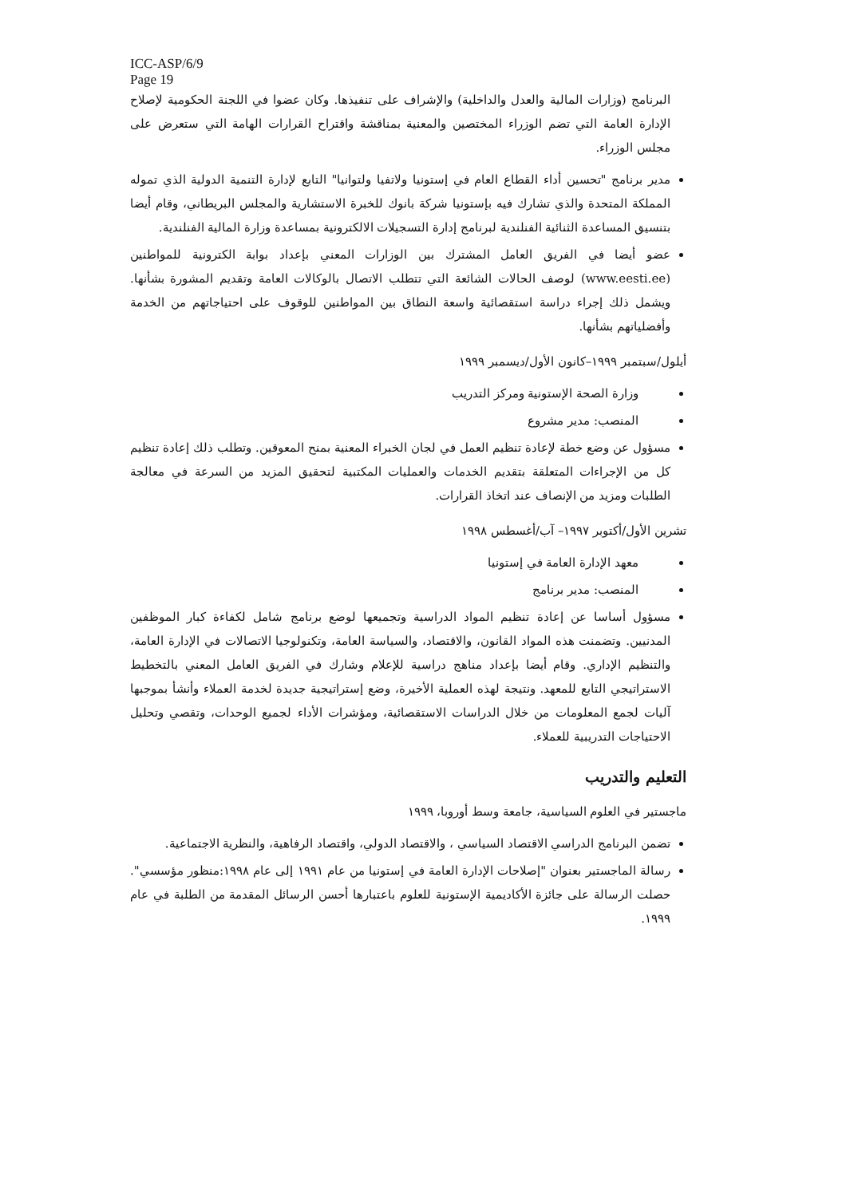ICC-ASP/6/9
Page 19
البرنامج (وزارات المالية والعدل والداخلية) والإشراف على تنفيذها. وكان عضوا في اللجنة الحكومية لإصلاح الإدارة العامة التي تضم الوزراء المختصين والمعنية بمناقشة واقتراح القرارات الهامة التي ستعرض على مجلس الوزراء.
مدير برنامج "تحسين أداء القطاع العام في إستونيا ولاتفيا ولتوانيا" التابع لإدارة التنمية الدولية الذي تموله المملكة المتحدة والذي تشارك فيه بإستونيا شركة بانوك للخبرة الاستشارية والمجلس البريطاني، وقام أيضا بتنسيق المساعدة الثنائية الفنلندية لبرنامج إدارة التسجيلات الالكترونية بمساعدة وزارة المالية الفنلندية.
عضو أيضا في الفريق العامل المشترك بين الوزارات المعني بإعداد بوابة الكترونية للمواطنين (www.eesti.ee) لوصف الحالات الشائعة التي تتطلب الاتصال بالوكالات العامة وتقديم المشورة بشأنها. ويشمل ذلك إجراء دراسة استقصائية واسعة النطاق بين المواطنين للوقوف على احتياجاتهم من الخدمة وأفضلياتهم بشأنها.
أيلول/سبتمبر ١٩٩٩–كانون الأول/ديسمبر ١٩٩٩
وزارة الصحة الإستونية ومركز التدريب
المنصب: مدير مشروع
مسؤول عن وضع خطة لإعادة تنظيم العمل في لجان الخبراء المعنية بمنح المعوقين. وتطلب ذلك إعادة تنظيم كل من الإجراءات المتعلقة بتقديم الخدمات والعمليات المكتبية لتحقيق المزيد من السرعة في معالجة الطلبات ومزيد من الإنصاف عند اتخاذ القرارات.
تشرين الأول/أكتوبر ١٩٩٧– آب/أغسطس ١٩٩٨
معهد الإدارة العامة في إستونيا
المنصب: مدير برنامج
مسؤول أساسا عن إعادة تنظيم المواد الدراسية وتجميعها لوضع برنامج شامل لكفاءة كبار الموظفين المدنيين. وتضمنت هذه المواد القانون، والاقتصاد، والسياسة العامة، وتكنولوجيا الاتصالات في الإدارة العامة، والتنظيم الإداري. وقام أيضا بإعداد مناهج دراسية للإعلام وشارك في الفريق العامل المعني بالتخطيط الاستراتيجي التابع للمعهد. ونتيجة لهذه العملية الأخيرة، وضع إستراتيجية جديدة لخدمة العملاء وأنشأ بموجبها آليات لجمع المعلومات من خلال الدراسات الاستقصائية، ومؤشرات الأداء لجميع الوحدات، وتقصي وتحليل الاحتياجات التدريبية للعملاء.
التعليم والتدريب
ماجستير في العلوم السياسية، جامعة وسط أوروبا، ١٩٩٩
تضمن البرنامج الدراسي الاقتصاد السياسي ، والاقتصاد الدولي، واقتصاد الرفاهية، والنظرية الاجتماعية.
رسالة الماجستير بعنوان "إصلاحات الإدارة العامة في إستونيا من عام ١٩٩١ إلى عام ١٩٩٨:منظور مؤسسي". حصلت الرسالة على جائزة الأكاديمية الإستونية للعلوم باعتبارها أحسن الرسائل المقدمة من الطلبة في عام ١٩٩٩.